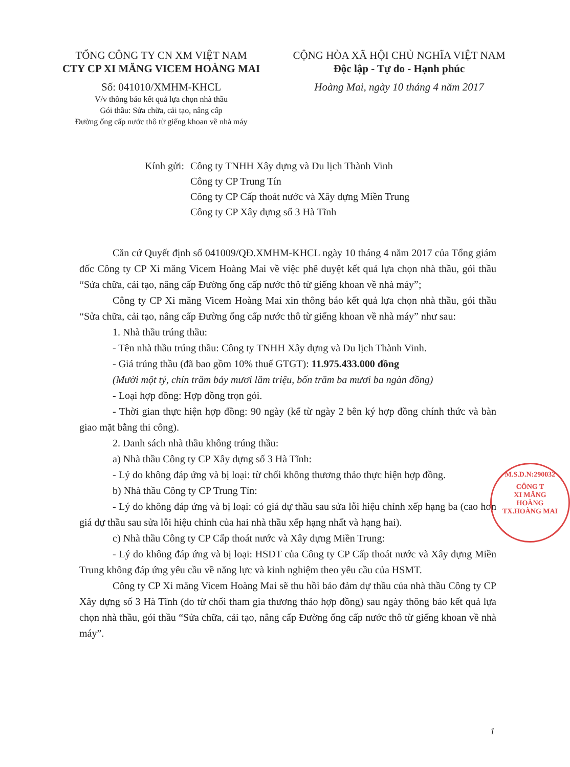TỔNG CÔNG TY CN XM VIỆT NAM
CTY CP XI MĂNG VICEM HOÀNG MAI
Số: 041010/XMHM-KHCL
V/v thông báo kết quả lựa chọn nhà thầu
Gói thầu: Sửa chữa, cải tạo, nâng cấp
Đường ống cấp nước thô từ giếng khoan về nhà máy
CỘNG HÒA XÃ HỘI CHỦ NGHĨA VIỆT NAM
Độc lập - Tự do - Hạnh phúc
Hoàng Mai, ngày 10 tháng 4 năm 2017
Kính gửi: Công ty TNHH Xây dựng và Du lịch Thành Vinh
Công ty CP Trung Tín
Công ty CP Cấp thoát nước và Xây dựng Miền Trung
Công ty CP Xây dựng số 3 Hà Tĩnh
Căn cứ Quyết định số 041009/QĐ.XMHM-KHCL ngày 10 tháng 4 năm 2017 của Tổng giám đốc Công ty CP Xi măng Vicem Hoàng Mai về việc phê duyệt kết quả lựa chọn nhà thầu, gói thầu “Sửa chữa, cải tạo, nâng cấp Đường ống cấp nước thô từ giếng khoan về nhà máy”;
Công ty CP Xi măng Vicem Hoàng Mai xin thông báo kết quả lựa chọn nhà thầu, gói thầu “Sửa chữa, cải tạo, nâng cấp Đường ống cấp nước thô từ giếng khoan về nhà máy” như sau:
1. Nhà thầu trúng thầu:
- Tên nhà thầu trúng thầu: Công ty TNHH Xây dựng và Du lịch Thành Vinh.
- Giá trúng thầu (đã bao gồm 10% thuế GTGT): 11.975.433.000 đồng
(Mười một tỷ, chín trăm bảy mươi lăm triệu, bốn trăm ba mươi ba ngàn đồng)
- Loại hợp đồng: Hợp đồng trọn gói.
- Thời gian thực hiện hợp đồng: 90 ngày (kể từ ngày 2 bên ký hợp đồng chính thức và bàn giao mặt bằng thi công).
2. Danh sách nhà thầu không trúng thầu:
a) Nhà thầu Công ty CP Xây dựng số 3 Hà Tĩnh:
- Lý do không đáp ứng và bị loại: từ chối không thương thảo thực hiện hợp đồng.
b) Nhà thầu Công ty CP Trung Tín:
- Lý do không đáp ứng và bị loại: có giá dự thầu sau sửa lỗi hiệu chỉnh xếp hạng ba (cao hơn giá dự thầu sau sửa lỗi hiệu chỉnh của hai nhà thầu xếp hạng nhất và hạng hai).
c) Nhà thầu Công ty CP Cấp thoát nước và Xây dựng Miền Trung:
- Lý do không đáp ứng và bị loại: HSDT của Công ty CP Cấp thoát nước và Xây dựng Miền Trung không đáp ứng yêu cầu về năng lực và kinh nghiệm theo yêu cầu của HSMT.
Công ty CP Xi măng Vicem Hoàng Mai sẽ thu hồi bảo đảm dự thầu của nhà thầu Công ty CP Xây dựng số 3 Hà Tĩnh (do từ chối tham gia thương thảo hợp đồng) sau ngày thông báo kết quả lựa chọn nhà thầu, gói thầu “Sửa chữa, cải tạo, nâng cấp Đường ống cấp nước thô từ giếng khoan về nhà máy”.
M.S.D.N:290032
CÔNG T
XI MĂNG
HOÀNG
TX.HOÀNG MAI
1